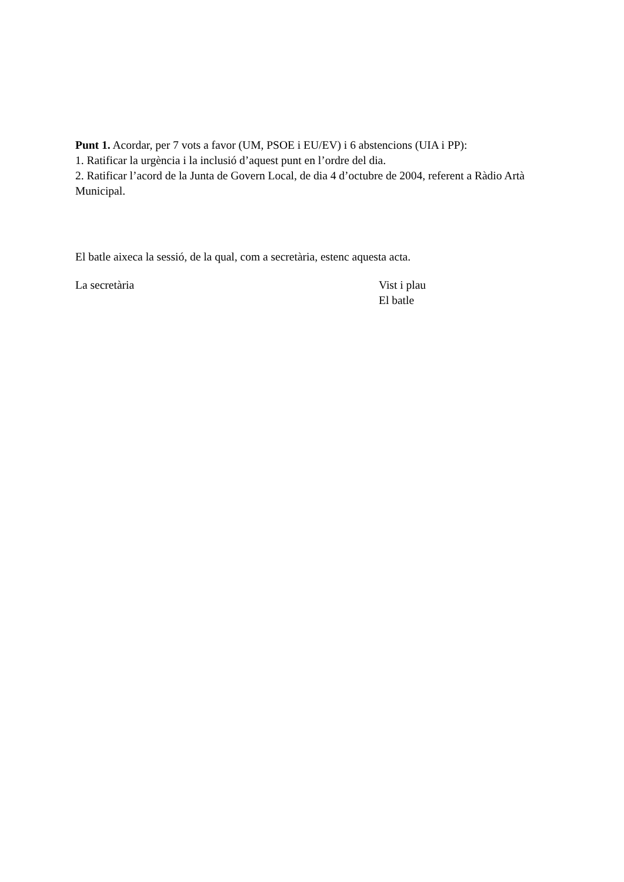Punt 1. Acordar, per 7 vots a favor (UM, PSOE i EU/EV) i 6 abstencions (UIA i PP):
1. Ratificar la urgència i la inclusió d’aquest punt en l’ordre del dia.
2. Ratificar l’acord de la Junta de Govern Local, de dia 4 d’octubre de 2004, referent a Ràdio Artà Municipal.
El batle aixeca la sessió, de la qual, com a secretària, estenc aquesta acta.
La secretària Vist i plau
El batle